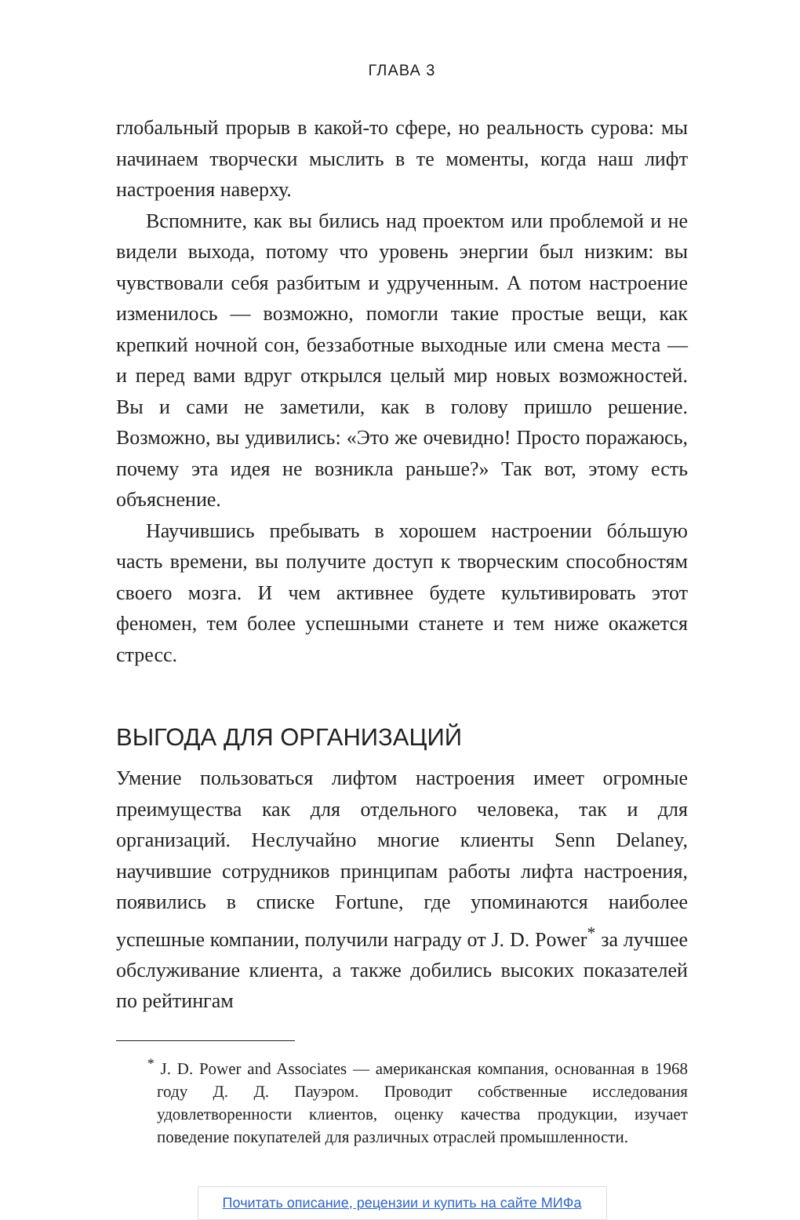ГЛАВА 3
глобальный прорыв в какой-то сфере, но реальность сурова: мы начинаем творчески мыслить в те моменты, когда наш лифт настроения наверху.
Вспомните, как вы бились над проектом или проблемой и не видели выхода, потому что уровень энергии был низким: вы чувствовали себя разбитым и удрученным. А потом настроение изменилось — возможно, помогли такие простые вещи, как крепкий ночной сон, беззаботные выходные или смена места — и перед вами вдруг открылся целый мир новых возможностей. Вы и сами не заметили, как в голову пришло решение. Возможно, вы удивились: «Это же очевидно! Просто поражаюсь, почему эта идея не возникла раньше?» Так вот, этому есть объяснение.
Научившись пребывать в хорошем настроении бóльшую часть времени, вы получите доступ к творческим способностям своего мозга. И чем активнее будете культивировать этот феномен, тем более успешными станете и тем ниже окажется стресс.
ВЫГОДА ДЛЯ ОРГАНИЗАЦИЙ
Умение пользоваться лифтом настроения имеет огромные преимущества как для отдельного человека, так и для организаций. Неслучайно многие клиенты Senn Delaney, научившие сотрудников принципам работы лифта настроения, появились в списке Fortune, где упоминаются наиболее успешные компании, получили награду от J. D. Power<sup>*</sup> за лучшее обслуживание клиента, а также добились высоких показателей по рейтингам
<sup>*</sup> J. D. Power and Associates — американская компания, основанная в 1968 году Д. Д. Пауэром. Проводит собственные исследования удовлетворенности клиентов, оценку качества продукции, изучает поведение покупателей для различных отраслей промышленности.
Почитать описание, рецензии и купить на сайте МИФа